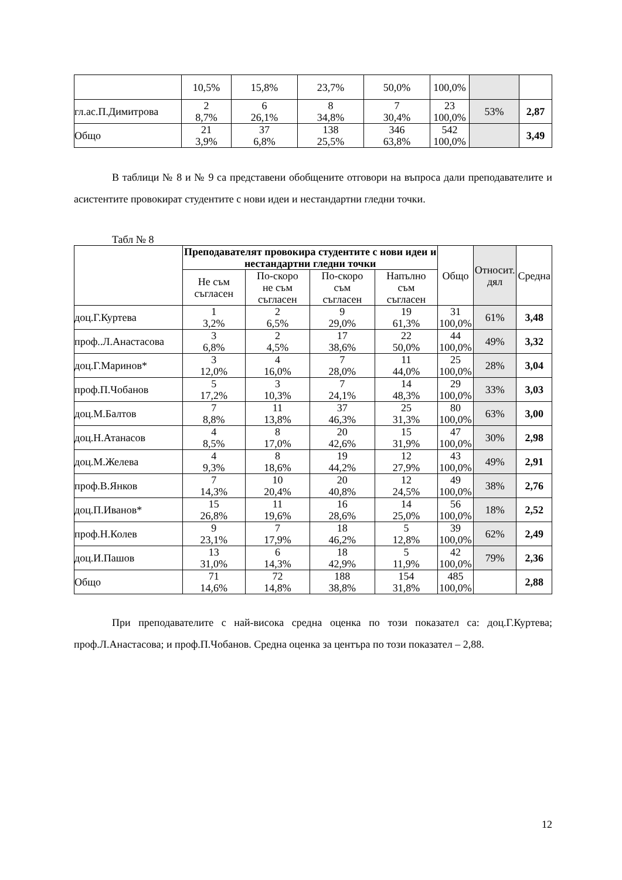| | 10,5% | 15,8% | 23,7% | 50,0% | 100,0% | | |
| гл.ас.П.Димитрова | 2 8,7% | 6 26,1% | 8 34,8% | 7 30,4% | 23 100,0% | 53% | 2,87 |
| Общо | 21 3,9% | 37 6,8% | 138 25,5% | 346 63,8% | 542 100,0% | | 3,49 |
В таблици № 8 и № 9 са представени обобщените отговори на въпроса дали преподавателите и асистентите провокират студентите с нови идеи и нестандартни гледни точки.
Табл № 8
| | Преподавателят провокира студентите с нови идеи и нестандартни гледни точки | | | | Общо | Относит. дял | Средна |
| --- | --- | --- | --- | --- | --- | --- | --- |
| | Не съм съгласен | По-скоро не съм съгласен | По-скоро съм съгласен | Напълно съм съгласен | | | |
| доц.Г.Куртева | 1 3,2% | 2 6,5% | 9 29,0% | 19 61,3% | 31 100,0% | 61% | 3,48 |
| проф..Л.Анастасова | 3 6,8% | 2 4,5% | 17 38,6% | 22 50,0% | 44 100,0% | 49% | 3,32 |
| доц.Г.Маринов* | 3 12,0% | 4 16,0% | 7 28,0% | 11 44,0% | 25 100,0% | 28% | 3,04 |
| проф.П.Чобанов | 5 17,2% | 3 10,3% | 7 24,1% | 14 48,3% | 29 100,0% | 33% | 3,03 |
| доц.М.Балтов | 7 8,8% | 11 13,8% | 37 46,3% | 25 31,3% | 80 100,0% | 63% | 3,00 |
| доц.Н.Атанасов | 4 8,5% | 8 17,0% | 20 42,6% | 15 31,9% | 47 100,0% | 30% | 2,98 |
| доц.М.Желева | 4 9,3% | 8 18,6% | 19 44,2% | 12 27,9% | 43 100,0% | 49% | 2,91 |
| проф.В.Янков | 7 14,3% | 10 20,4% | 20 40,8% | 12 24,5% | 49 100,0% | 38% | 2,76 |
| доц.П.Иванов* | 15 26,8% | 11 19,6% | 16 28,6% | 14 25,0% | 56 100,0% | 18% | 2,52 |
| проф.Н.Колев | 9 23,1% | 7 17,9% | 18 46,2% | 5 12,8% | 39 100,0% | 62% | 2,49 |
| доц.И.Пашов | 13 31,0% | 6 14,3% | 18 42,9% | 5 11,9% | 42 100,0% | 79% | 2,36 |
| Общо | 71 14,6% | 72 14,8% | 188 38,8% | 154 31,8% | 485 100,0% | | 2,88 |
При преподавателите с най-висока средна оценка по този показател са: доц.Г.Куртева; проф.Л.Анастасова; и проф.П.Чобанов. Средна оценка за центъра по този показател – 2,88.
12